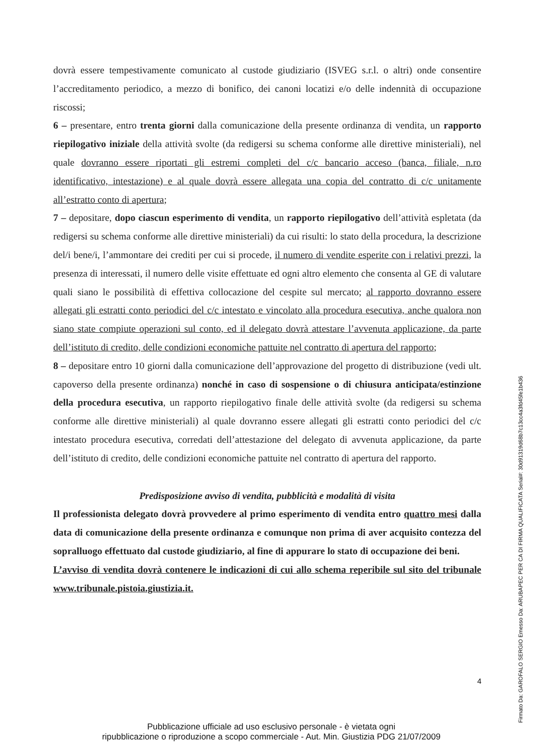dovrà essere tempestivamente comunicato al custode giudiziario (ISVEG s.r.l. o altri) onde consentire l’accreditamento periodico, a mezzo di bonifico, dei canoni locatizi e/o delle indennità di occupazione riscossi;
6 – presentare, entro trenta giorni dalla comunicazione della presente ordinanza di vendita, un rapporto riepilogativo iniziale della attività svolte (da redigersi su schema conforme alle direttive ministeriali), nel quale dovranno essere riportati gli estremi completi del c/c bancario acceso (banca, filiale, n.ro identificativo, intestazione) e al quale dovrà essere allegata una copia del contratto di c/c unitamente all’estratto conto di apertura;
7 – depositare, dopo ciascun esperimento di vendita, un rapporto riepilogativo dell’attività espletata (da redigersi su schema conforme alle direttive ministeriali) da cui risulti: lo stato della procedura, la descrizione del/i bene/i, l’ammontare dei crediti per cui si procede, il numero di vendite esperite con i relativi prezzi, la presenza di interessati, il numero delle visite effettuate ed ogni altro elemento che consenta al GE di valutare quali siano le possibilità di effettiva collocazione del cespite sul mercato; al rapporto dovranno essere allegati gli estratti conto periodici del c/c intestato e vincolato alla procedura esecutiva, anche qualora non siano state compiute operazioni sul conto, ed il delegato dovrà attestare l’avvenuta applicazione, da parte dell’istituto di credito, delle condizioni economiche pattuite nel contratto di apertura del rapporto;
8 – depositare entro 10 giorni dalla comunicazione dell’approvazione del progetto di distribuzione (vedi ult. capoverso della presente ordinanza) nonché in caso di sospensione o di chiusura anticipata/estinzione della procedura esecutiva, un rapporto riepilogativo finale delle attività svolte (da redigersi su schema conforme alle direttive ministeriali) al quale dovranno essere allegati gli estratti conto periodici del c/c intestato procedura esecutiva, corredati dell’attestazione del delegato di avvenuta applicazione, da parte dell’istituto di credito, delle condizioni economiche pattuite nel contratto di apertura del rapporto.
Predisposizione avviso di vendita, pubblicità e modalità di visita
Il professionista delegato dovrà provvedere al primo esperimento di vendita entro quattro mesi dalla data di comunicazione della presente ordinanza e comunque non prima di aver acquisito contezza del sopralluogo effettuato dal custode giudiziario, al fine di appurare lo stato di occupazione dei beni.
L’avviso di vendita dovrà contenere le indicazioni di cui allo schema reperibile sul sito del tribunale www.tribunale.pistoia.giustizia.it.
4
Pubblicazione ufficiale ad uso esclusivo personale - è vietata ogni
ripubblicazione o riproduzione a scopo commerciale - Aut. Min. Giustizia PDG 21/07/2009
Firmato Da: GAROFALO SERGIO Emesso Da: ARUBAPEC PER CA DI FIRMA QUALIFICATA Serial#: 30d91319d68b7c13cc4a3fd45fe1b436